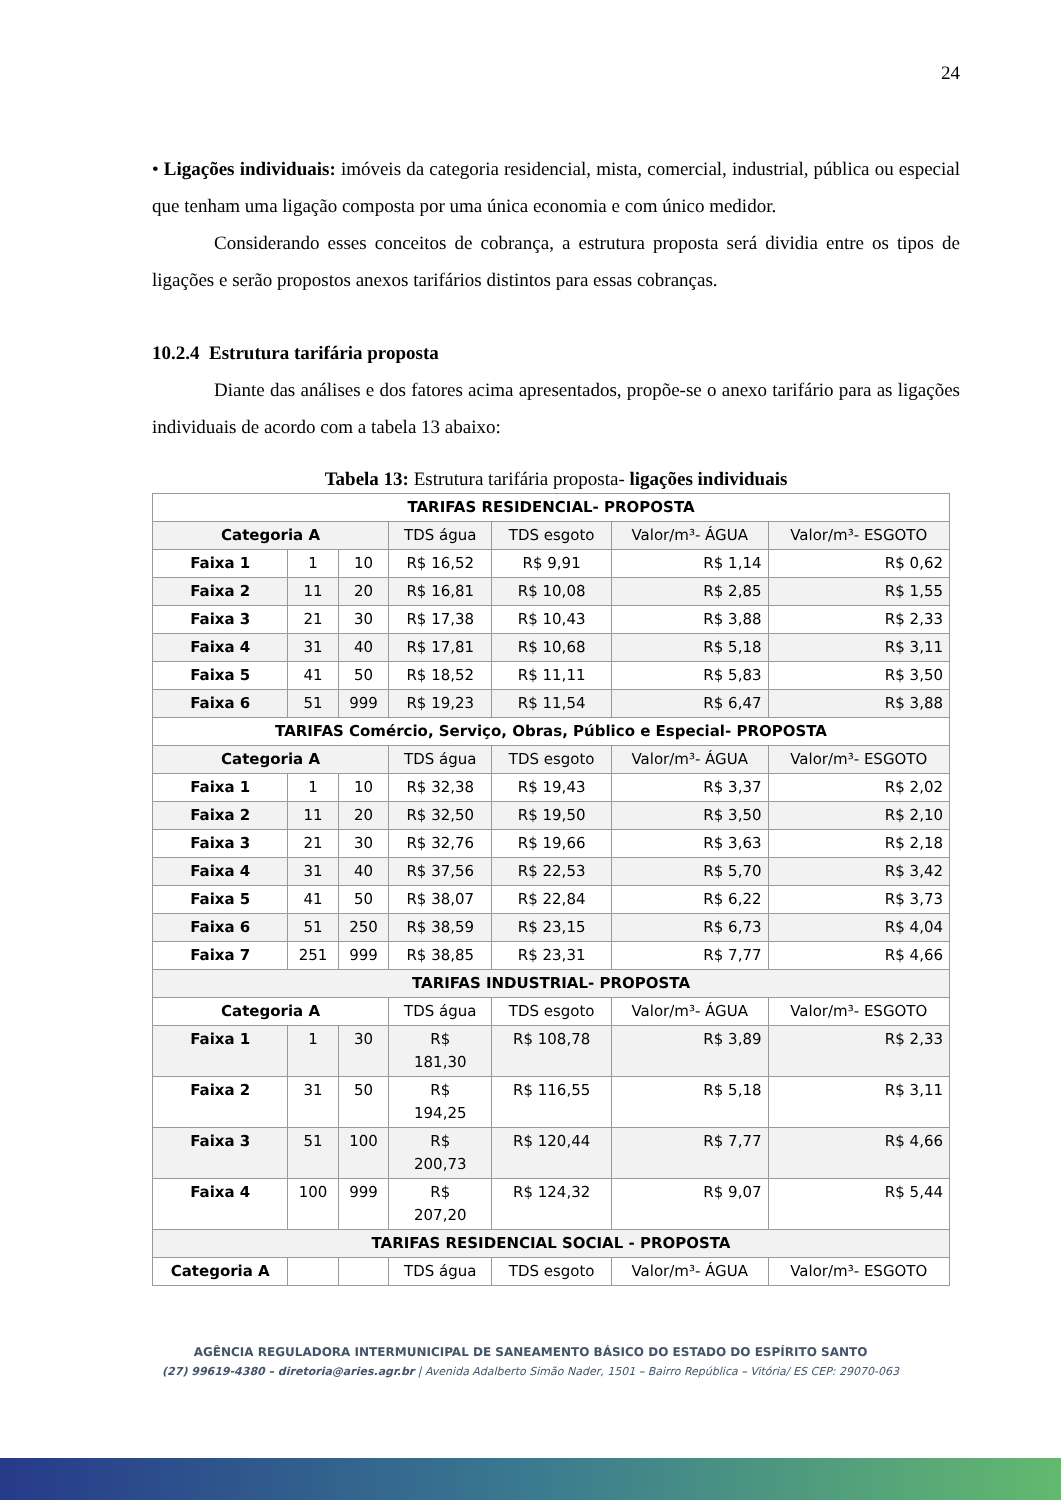24
• Ligações individuais: imóveis da categoria residencial, mista, comercial, industrial, pública ou especial que tenham uma ligação composta por uma única economia e com único medidor.
Considerando esses conceitos de cobrança, a estrutura proposta será dividia entre os tipos de ligações e serão propostos anexos tarifários distintos para essas cobranças.
10.2.4 Estrutura tarifária proposta
Diante das análises e dos fatores acima apresentados, propõe-se o anexo tarifário para as ligações individuais de acordo com a tabela 13 abaixo:
Tabela 13: Estrutura tarifária proposta- ligações individuais
| TARIFAS RESIDENCIAL- PROPOSTA | | | | | | |
| Categoria A | | | TDS água | TDS esgoto | Valor/m³- ÁGUA | Valor/m³- ESGOTO |
| Faixa 1 | 1 | 10 | R$ 16,52 | R$ 9,91 | R$ 1,14 | R$ 0,62 |
| Faixa 2 | 11 | 20 | R$ 16,81 | R$ 10,08 | R$ 2,85 | R$ 1,55 |
| Faixa 3 | 21 | 30 | R$ 17,38 | R$ 10,43 | R$ 3,88 | R$ 2,33 |
| Faixa 4 | 31 | 40 | R$ 17,81 | R$ 10,68 | R$ 5,18 | R$ 3,11 |
| Faixa 5 | 41 | 50 | R$ 18,52 | R$ 11,11 | R$ 5,83 | R$ 3,50 |
| Faixa 6 | 51 | 999 | R$ 19,23 | R$ 11,54 | R$ 6,47 | R$ 3,88 |
| TARIFAS Comércio, Serviço, Obras, Público e Especial- PROPOSTA | | | | | | |
| Categoria A | | | TDS água | TDS esgoto | Valor/m³- ÁGUA | Valor/m³- ESGOTO |
| Faixa 1 | 1 | 10 | R$ 32,38 | R$ 19,43 | R$ 3,37 | R$ 2,02 |
| Faixa 2 | 11 | 20 | R$ 32,50 | R$ 19,50 | R$ 3,50 | R$ 2,10 |
| Faixa 3 | 21 | 30 | R$ 32,76 | R$ 19,66 | R$ 3,63 | R$ 2,18 |
| Faixa 4 | 31 | 40 | R$ 37,56 | R$ 22,53 | R$ 5,70 | R$ 3,42 |
| Faixa 5 | 41 | 50 | R$ 38,07 | R$ 22,84 | R$ 6,22 | R$ 3,73 |
| Faixa 6 | 51 | 250 | R$ 38,59 | R$ 23,15 | R$ 6,73 | R$ 4,04 |
| Faixa 7 | 251 | 999 | R$ 38,85 | R$ 23,31 | R$ 7,77 | R$ 4,66 |
| TARIFAS INDUSTRIAL- PROPOSTA | | | | | | |
| Categoria A | | | TDS água | TDS esgoto | Valor/m³- ÁGUA | Valor/m³- ESGOTO |
| Faixa 1 | 1 | 30 | R$ 181,30 | R$ 108,78 | R$ 3,89 | R$ 2,33 |
| Faixa 2 | 31 | 50 | R$ 194,25 | R$ 116,55 | R$ 5,18 | R$ 3,11 |
| Faixa 3 | 51 | 100 | R$ 200,73 | R$ 120,44 | R$ 7,77 | R$ 4,66 |
| Faixa 4 | 100 | 999 | R$ 207,20 | R$ 124,32 | R$ 9,07 | R$ 5,44 |
| TARIFAS RESIDENCIAL SOCIAL - PROPOSTA | | | | | | |
| Categoria A | | | TDS água | TDS esgoto | Valor/m³- ÁGUA | Valor/m³- ESGOTO |
AGÊNCIA REGULADORA INTERMUNICIPAL DE SANEAMENTO BÁSICO DO ESTADO DO ESPÍRITO SANTO
(27) 99619-4380 – diretoria@aries.agr.br | Avenida Adalberto Simão Nader, 1501 – Bairro República – Vitória/ ES CEP: 29070-063